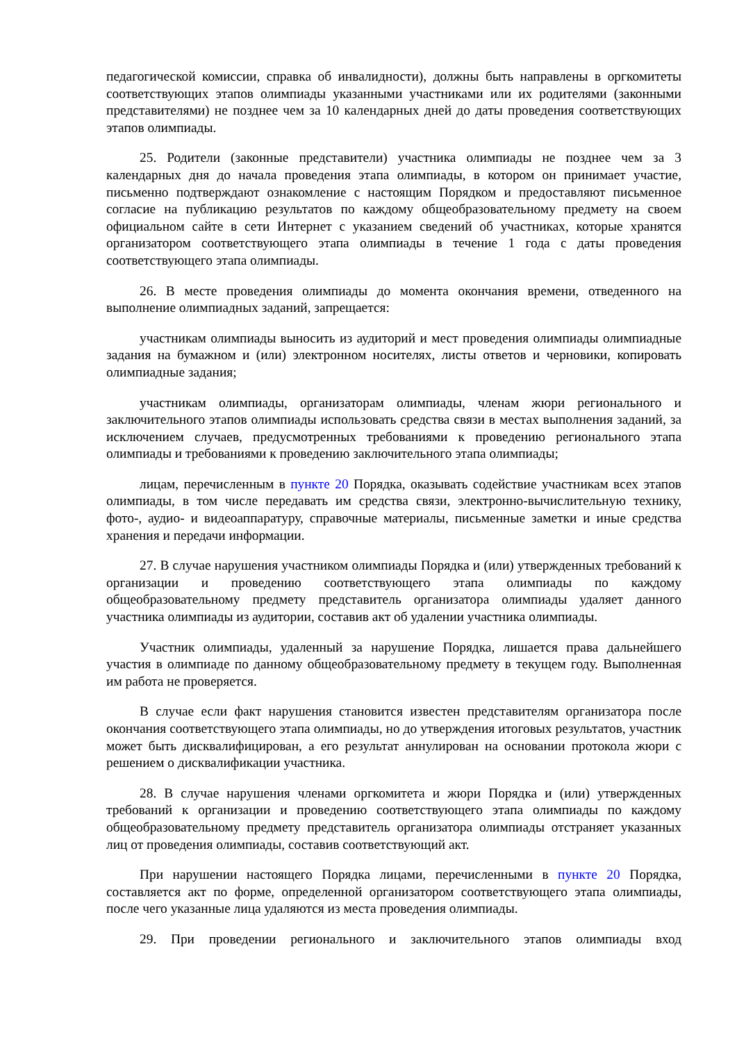педагогической комиссии, справка об инвалидности), должны быть направлены в оргкомитеты соответствующих этапов олимпиады указанными участниками или их родителями (законными представителями) не позднее чем за 10 календарных дней до даты проведения соответствующих этапов олимпиады.
25. Родители (законные представители) участника олимпиады не позднее чем за 3 календарных дня до начала проведения этапа олимпиады, в котором он принимает участие, письменно подтверждают ознакомление с настоящим Порядком и предоставляют письменное согласие на публикацию результатов по каждому общеобразовательному предмету на своем официальном сайте в сети Интернет с указанием сведений об участниках, которые хранятся организатором соответствующего этапа олимпиады в течение 1 года с даты проведения соответствующего этапа олимпиады.
26. В месте проведения олимпиады до момента окончания времени, отведенного на выполнение олимпиадных заданий, запрещается:
участникам олимпиады выносить из аудиторий и мест проведения олимпиады олимпиадные задания на бумажном и (или) электронном носителях, листы ответов и черновики, копировать олимпиадные задания;
участникам олимпиады, организаторам олимпиады, членам жюри регионального и заключительного этапов олимпиады использовать средства связи в местах выполнения заданий, за исключением случаев, предусмотренных требованиями к проведению регионального этапа олимпиады и требованиями к проведению заключительного этапа олимпиады;
лицам, перечисленным в пункте 20 Порядка, оказывать содействие участникам всех этапов олимпиады, в том числе передавать им средства связи, электронно-вычислительную технику, фото-, аудио- и видеоаппаратуру, справочные материалы, письменные заметки и иные средства хранения и передачи информации.
27. В случае нарушения участником олимпиады Порядка и (или) утвержденных требований к организации и проведению соответствующего этапа олимпиады по каждому общеобразовательному предмету представитель организатора олимпиады удаляет данного участника олимпиады из аудитории, составив акт об удалении участника олимпиады.
Участник олимпиады, удаленный за нарушение Порядка, лишается права дальнейшего участия в олимпиаде по данному общеобразовательному предмету в текущем году. Выполненная им работа не проверяется.
В случае если факт нарушения становится известен представителям организатора после окончания соответствующего этапа олимпиады, но до утверждения итоговых результатов, участник может быть дисквалифицирован, а его результат аннулирован на основании протокола жюри с решением о дисквалификации участника.
28. В случае нарушения членами оргкомитета и жюри Порядка и (или) утвержденных требований к организации и проведению соответствующего этапа олимпиады по каждому общеобразовательному предмету представитель организатора олимпиады отстраняет указанных лиц от проведения олимпиады, составив соответствующий акт.
При нарушении настоящего Порядка лицами, перечисленными в пункте 20 Порядка, составляется акт по форме, определенной организатором соответствующего этапа олимпиады, после чего указанные лица удаляются из места проведения олимпиады.
29. При проведении регионального и заключительного этапов олимпиады вход